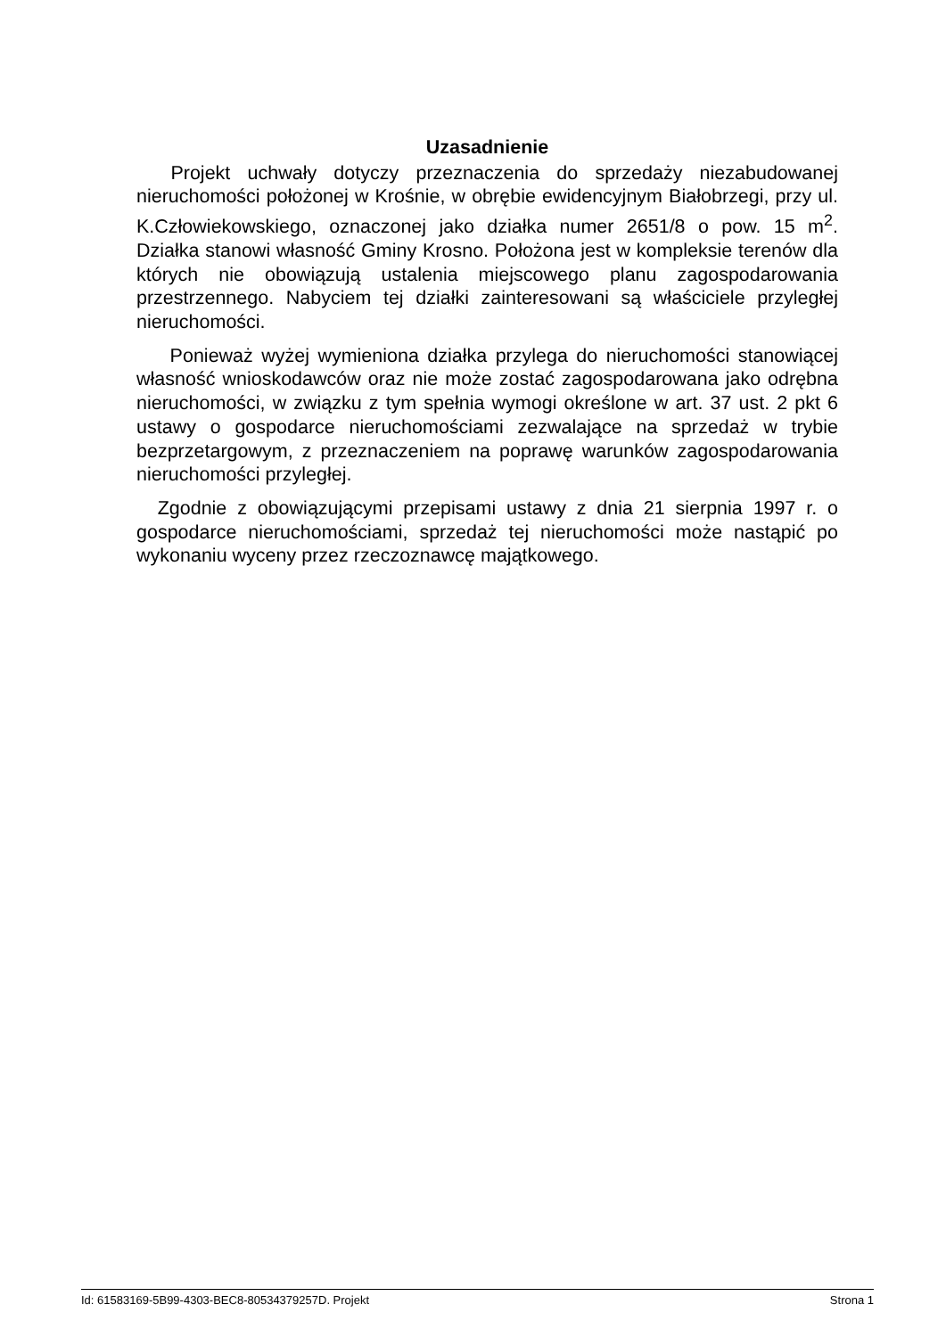Uzasadnienie
Projekt uchwały dotyczy przeznaczenia do sprzedaży niezabudowanej nieruchomości położonej w Krośnie, w obrębie ewidencyjnym Białobrzegi, przy ul. K.Człowiekowskiego, oznaczonej jako działka numer 2651/8 o pow. 15 m<sup>2</sup>. Działka stanowi własność Gminy Krosno. Położona jest w kompleksie terenów dla których nie obowiązują ustalenia miejscowego planu zagospodarowania przestrzennego. Nabyciem tej działki zainteresowani są właściciele przyległej nieruchomości.
Ponieważ wyżej wymieniona działka przylega do nieruchomości stanowiącej własność wnioskodawców oraz nie może zostać zagospodarowana jako odrębna nieruchomości, w związku z tym spełnia wymogi określone w art. 37 ust. 2 pkt 6 ustawy o gospodarce nieruchomościami zezwalające na sprzedaż w trybie bezprzetargowym, z przeznaczeniem na poprawę warunków zagospodarowania nieruchomości przyległej.
Zgodnie z obowiązującymi przepisami ustawy z dnia 21 sierpnia 1997 r. o gospodarce nieruchomościami, sprzedaż tej nieruchomości może nastąpić po wykonaniu wyceny przez rzeczoznawcę majątkowego.
Id: 61583169-5B99-4303-BEC8-80534379257D. Projekt Strona 1